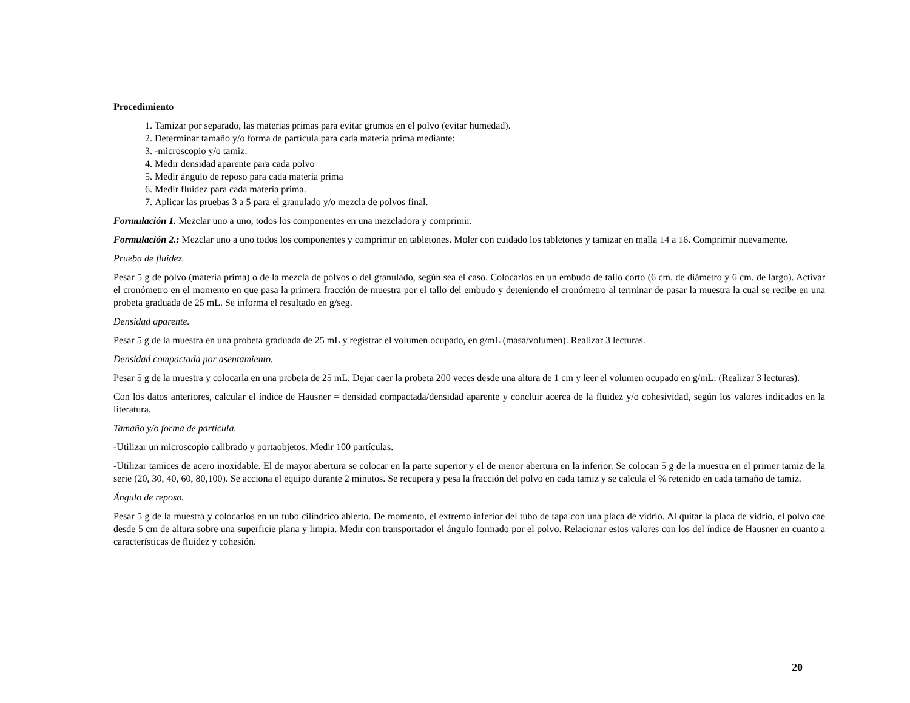Procedimiento
1. Tamizar por separado, las materias primas para evitar grumos en el polvo (evitar humedad).
2. Determinar tamaño y/o forma de partícula para cada materia prima mediante:
3. -microscopio y/o tamiz.
4. Medir densidad aparente para cada polvo
5. Medir ángulo de reposo para cada materia prima
6. Medir fluidez para cada materia prima.
7. Aplicar las pruebas 3 a 5 para el granulado y/o mezcla de polvos final.
Formulación 1. Mezclar uno a uno, todos los componentes en una mezcladora y comprimir.
Formulación 2.: Mezclar uno a uno todos los componentes y comprimir en tabletones. Moler con cuidado los tabletones y tamizar en malla 14 a 16. Comprimir nuevamente.
Prueba de fluidez.
Pesar 5 g de polvo (materia prima) o de la mezcla de polvos o del granulado, según sea el caso. Colocarlos en un embudo de tallo corto (6 cm. de diámetro y 6 cm. de largo). Activar el cronómetro en el momento en que pasa la primera fracción de muestra por el tallo del embudo y deteniendo el cronómetro al terminar de pasar la muestra la cual se recibe en una probeta graduada de 25 mL. Se informa el resultado en g/seg.
Densidad aparente.
Pesar 5 g de la muestra en una probeta graduada de 25 mL y registrar el volumen ocupado, en g/mL (masa/volumen). Realizar 3 lecturas.
Densidad compactada por asentamiento.
Pesar 5 g de la muestra y colocarla en una probeta de 25 mL. Dejar caer la probeta 200 veces desde una altura de 1 cm y leer el volumen ocupado en g/mL. (Realizar 3 lecturas).
Con los datos anteriores, calcular el índice de Hausner = densidad compactada/densidad aparente y concluir acerca de la fluidez y/o cohesividad, según los valores indicados en la literatura.
Tamaño y/o forma de partícula.
-Utilizar un microscopio calibrado y portaobjetos. Medir 100 partículas.
-Utilizar tamices de acero inoxidable. El de mayor abertura se colocar en la parte superior y el de menor abertura en la inferior. Se colocan 5 g de la muestra en el primer tamiz de la serie (20, 30, 40, 60, 80,100). Se acciona el equipo durante 2 minutos. Se recupera y pesa la fracción del polvo en cada tamiz y se calcula el % retenido en cada tamaño de tamiz.
Ángulo de reposo.
Pesar 5 g de la muestra y colocarlos en un tubo cilíndrico abierto. De momento, el extremo inferior del tubo de tapa con una placa de vidrio. Al quitar la placa de vidrio, el polvo cae desde 5 cm de altura sobre una superficie plana y limpia. Medir con transportador el ángulo formado por el polvo. Relacionar estos valores con los del índice de Hausner en cuanto a características de fluidez y cohesión.
20